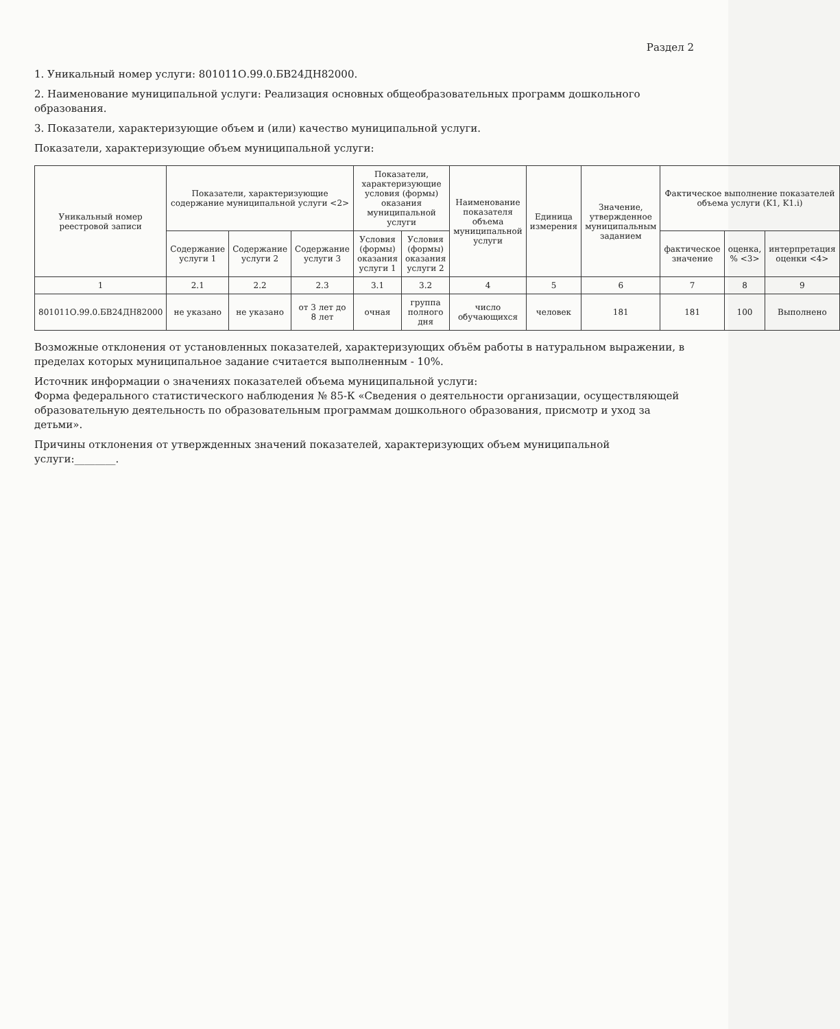Раздел 2
1. Уникальный номер услуги: 801011О.99.0.БВ24ДН82000.
2. Наименование муниципальной услуги: Реализация основных общеобразовательных программ дошкольного образования.
3. Показатели, характеризующие объем и (или) качество муниципальной услуги.
Показатели, характеризующие объем муниципальной услуги:
| Уникальный номер реестровой записи | Показатели, характеризующие содержание муниципальной услуги <2> | | | Показатели, характеризующие условия (формы) оказания муниципальной услуги | | Наименование показателя объема муниципальной услуги | Единица измерения | Значение, утвержденное муниципальным заданием | Фактическое выполнение показателей объема услуги (K1, K1.i) | | |
| --- | --- | --- | --- | --- | --- | --- | --- | --- | --- | --- | --- |
| | Содержание услуги 1 | Содержание услуги 2 | Содержание услуги 3 | Условия (формы) оказания услуги 1 | Условия (формы) оказания услуги 2 | | | | фактическое значение | оценка, % <3> | интерпретация оценки <4> |
| 1 | 2.1 | 2.2 | 2.3 | 3.1 | 3.2 | 4 | 5 | 6 | 7 | 8 | 9 |
| 801011О.99.0.БВ24ДН82000 | не указано | не указано | от 3 лет до 8 лет | очная | группа полного дня | число обучающихся | человек | 181 | 181 | 100 | Выполнено |
Возможные отклонения от установленных показателей, характеризующих объём работы в натуральном выражении, в пределах которых муниципальное задание считается выполненным - 10%.
Источник информации о значениях показателей объема муниципальной услуги:
Форма федерального статистического наблюдения № 85-К «Сведения о деятельности организации, осуществляющей образовательную деятельность по образовательным программам дошкольного образования, присмотр и уход за детьми».
Причины отклонения от утвержденных значений показателей, характеризующих объем муниципальной услуги:________.